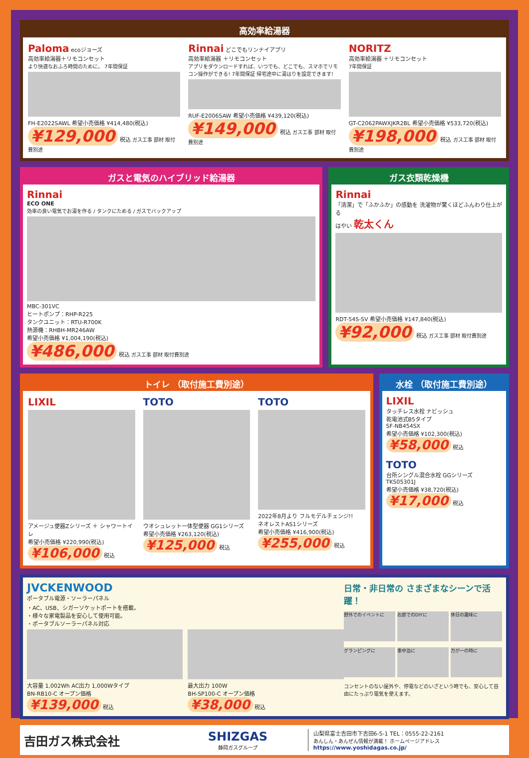高効率給湯器
Paloma ecoジョーズ
高効率給湯器＋リモコンセット
より快適なおふろ時間のために。 7年間保証
FH-E2022SAWL 希望小売価格 ¥414,480(税込)
¥129,000 税込 ガス工事 部材 取付費別途
Rinnai どこでもリンナイアプリ
高効率給湯器 ＋リモコンセット
アプリをダウンロードすれば、いつでも、どこでも、スマホでリモコン操作ができる! 7年間保証 帰宅途中に湯はりを設定できます!
RUF-E2006SAW 希望小売価格 ¥439,120(税込)
¥149,000 税込 ガス工事 部材 取付費別途
NORITZ
高効率給湯器 ＋リモコンセット
7年間保証
GT-C2062PAWXJKR2BL 希望小売価格 ¥533,720(税込)
¥198,000 税込 ガス工事 部材 取付費別途
ガスと電気のハイブリッド給湯器
Rinnai
ECO ONE
効率の良い電気でお湯を作る / タンクにためる / ガスでバックアップ
MBC-301VC
ヒートポンプ：RHP-R225
タンクユニット：RTU-R700K
熱源機：RHBH-MR246AW
希望小売価格 ¥1,004,190(税込)
¥486,000 税込 ガス工事 部材 取付費別途
ガス衣類乾燥機
Rinnai
「清潔」で「ふかふか」の感動を 洗濯物が驚くほどふんわり仕上がる
はやい 乾太くん
RDT-54S-SV 希望小売価格 ¥147,840(税込)
¥92,000 税込 ガス工事 部材 取付費別途
トイレ （取付施工費別途）
LIXIL
アメージュ便器Zシリーズ ＋ シャワートイレ
希望小売価格 ¥220,990(税込)
¥106,000 税込
TOTO
ウオシュレット一体型便器 GG1シリーズ
希望小売価格 ¥263,120(税込)
¥125,000 税込
TOTO
2022年8月より フルモデルチェンジ!!
ネオレストAS1シリーズ
希望小売価格 ¥416,900(税込)
¥255,000 税込
水栓 （取付施工費別途）
LIXIL
タッチレス水栓 ナビッシュ
乾電池式B5タイプ
SF-NB454SX
希望小売価格 ¥102,300(税込)
¥58,000 税込
TOTO
台所シングル混合水栓 GGシリーズ
TKS05301J
希望小売価格 ¥38,720(税込)
¥17,000 税込
JVCKENWOOD
ポータブル電源・ソーラーパネル
・AC、USB、シガーソケットポートを搭載。
・様々な家電製品を安心して使用可能。
・ポータブルソーラーパネル対応
大容量 1,002Wh AC出力 1,000Wタイプ
BN-RB10-C オープン価格
¥139,000 税込
最大出力 100W
BH-SP100-C オープン価格
¥38,000 税込
日常・非日常の さまざまなシーンで活躍！
野外でのイベントに
お庭でのDIYに
休日の趣味に
グランピングに
車中泊に
万が一の時に
コンセントのない屋外や、停電などのいざという時でも、安心して自由にたっぷり電気を使えます。
吉田ガス株式会社
SHIZGAS
静岡ガスグループ
山梨県富士吉田市下吉田6-5-1 TEL：0555-22-2161
あんしん・あんぜん情報が満載！ ホームページアドレス
https://www.yoshidagas.co.jp/